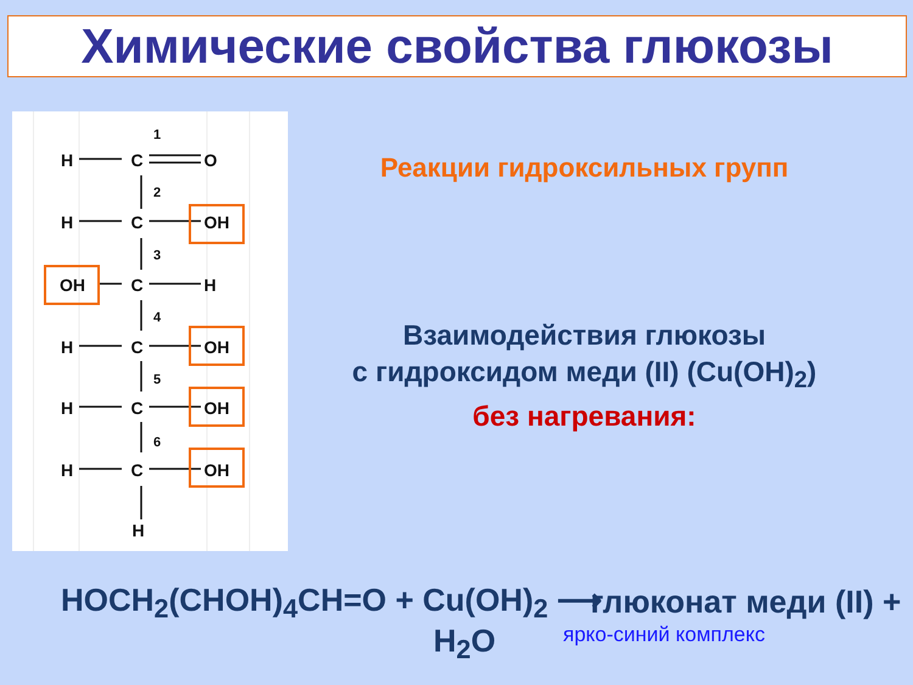Химические свойства глюкозы
H
C
O
1
H
C
OH
2
OH
C
H
3
H
C
OH
4
H
C
OH
5
H
C
OH
6
H
Реакции гидроксильных групп
Взаимодействия глюкозы
с гидроксидом меди (II) (Cu(OH)<sub>2</sub>)
без нагревания:
HOCH<sub>2</sub>(CHOH)<sub>4</sub>CH=O + Cu(OH)<sub>2</sub> ⟶
H<sub>2</sub>O
глюконат меди (II) +
ярко-синий комплекс